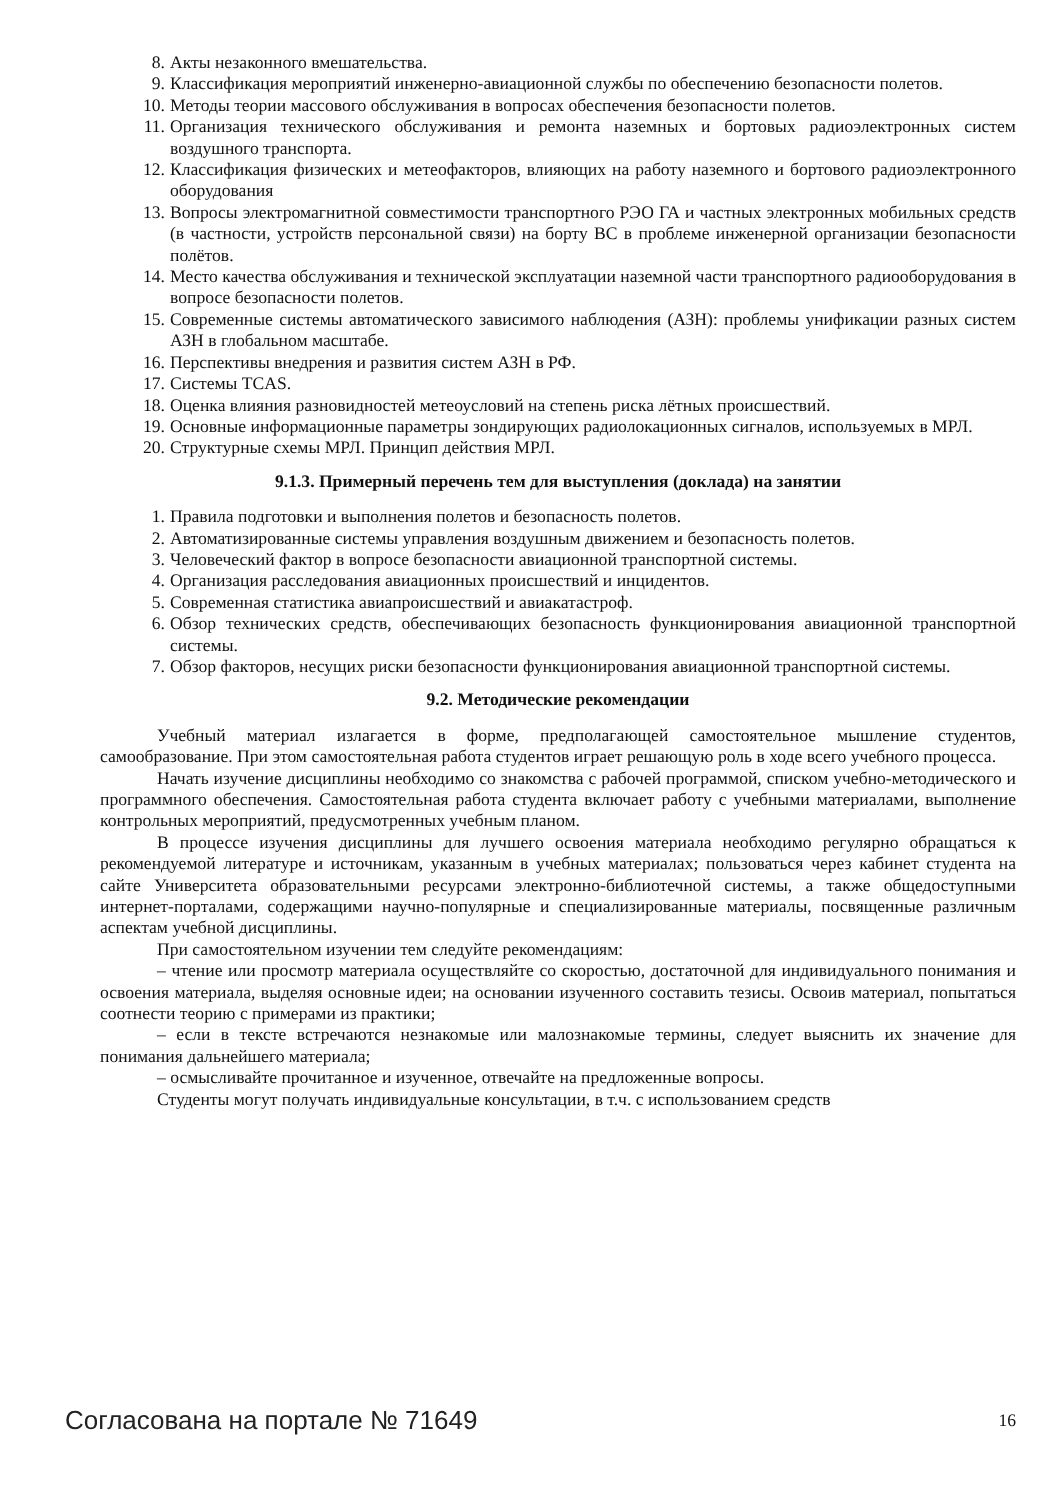8. Акты незаконного вмешательства.
9. Классификация мероприятий инженерно-авиационной службы по обеспечению безопасности полетов.
10. Методы теории массового обслуживания в вопросах обеспечения безопасности полетов.
11. Организация технического обслуживания и ремонта наземных и бортовых радиоэлектронных систем воздушного транспорта.
12. Классификация физических и метеофакторов, влияющих на работу наземного и бортового радиоэлектронного оборудования
13. Вопросы электромагнитной совместимости транспортного РЭО ГА и частных электронных мобильных средств (в частности, устройств персональной связи) на борту ВС в проблеме инженерной организации безопасности полётов.
14. Место качества обслуживания и технической эксплуатации наземной части транспортного радиооборудования в вопросе безопасности полетов.
15. Современные системы автоматического зависимого наблюдения (АЗН): проблемы унификации разных систем АЗН в глобальном масштабе.
16. Перспективы внедрения и развития систем АЗН в РФ.
17. Системы TCAS.
18. Оценка влияния разновидностей метеоусловий на степень риска лётных происшествий.
19. Основные информационные параметры зондирующих радиолокационных сигналов, используемых в МРЛ.
20. Структурные схемы МРЛ. Принцип действия МРЛ.
9.1.3. Примерный перечень тем для выступления (доклада) на занятии
1. Правила подготовки и выполнения полетов и безопасность полетов.
2. Автоматизированные системы управления воздушным движением и безопасность полетов.
3. Человеческий фактор в вопросе безопасности авиационной транспортной системы.
4. Организация расследования авиационных происшествий и инцидентов.
5. Современная статистика авиапроисшествий и авиакатастроф.
6. Обзор технических средств, обеспечивающих безопасность функционирования авиационной транспортной системы.
7. Обзор факторов, несущих риски безопасности функционирования авиационной транспортной системы.
9.2. Методические рекомендации
Учебный материал излагается в форме, предполагающей самостоятельное мышление студентов, самообразование. При этом самостоятельная работа студентов играет решающую роль в ходе всего учебного процесса.
Начать изучение дисциплины необходимо со знакомства с рабочей программой, списком учебно-методического и программного обеспечения. Самостоятельная работа студента включает работу с учебными материалами, выполнение контрольных мероприятий, предусмотренных учебным планом.
В процессе изучения дисциплины для лучшего освоения материала необходимо регулярно обращаться к рекомендуемой литературе и источникам, указанным в учебных материалах; пользоваться через кабинет студента на сайте Университета образовательными ресурсами электронно-библиотечной системы, а также общедоступными интернет-порталами, содержащими научно-популярные и специализированные материалы, посвященные различным аспектам учебной дисциплины.
При самостоятельном изучении тем следуйте рекомендациям:
– чтение или просмотр материала осуществляйте со скоростью, достаточной для индивидуального понимания и освоения материала, выделяя основные идеи; на основании изученного составить тезисы. Освоив материал, попытаться соотнести теорию с примерами из практики;
– если в тексте встречаются незнакомые или малознакомые термины, следует выяснить их значение для понимания дальнейшего материала;
– осмысливайте прочитанное и изученное, отвечайте на предложенные вопросы.
Студенты могут получать индивидуальные консультации, в т.ч. с использованием средств
Согласована на портале № 71649 16